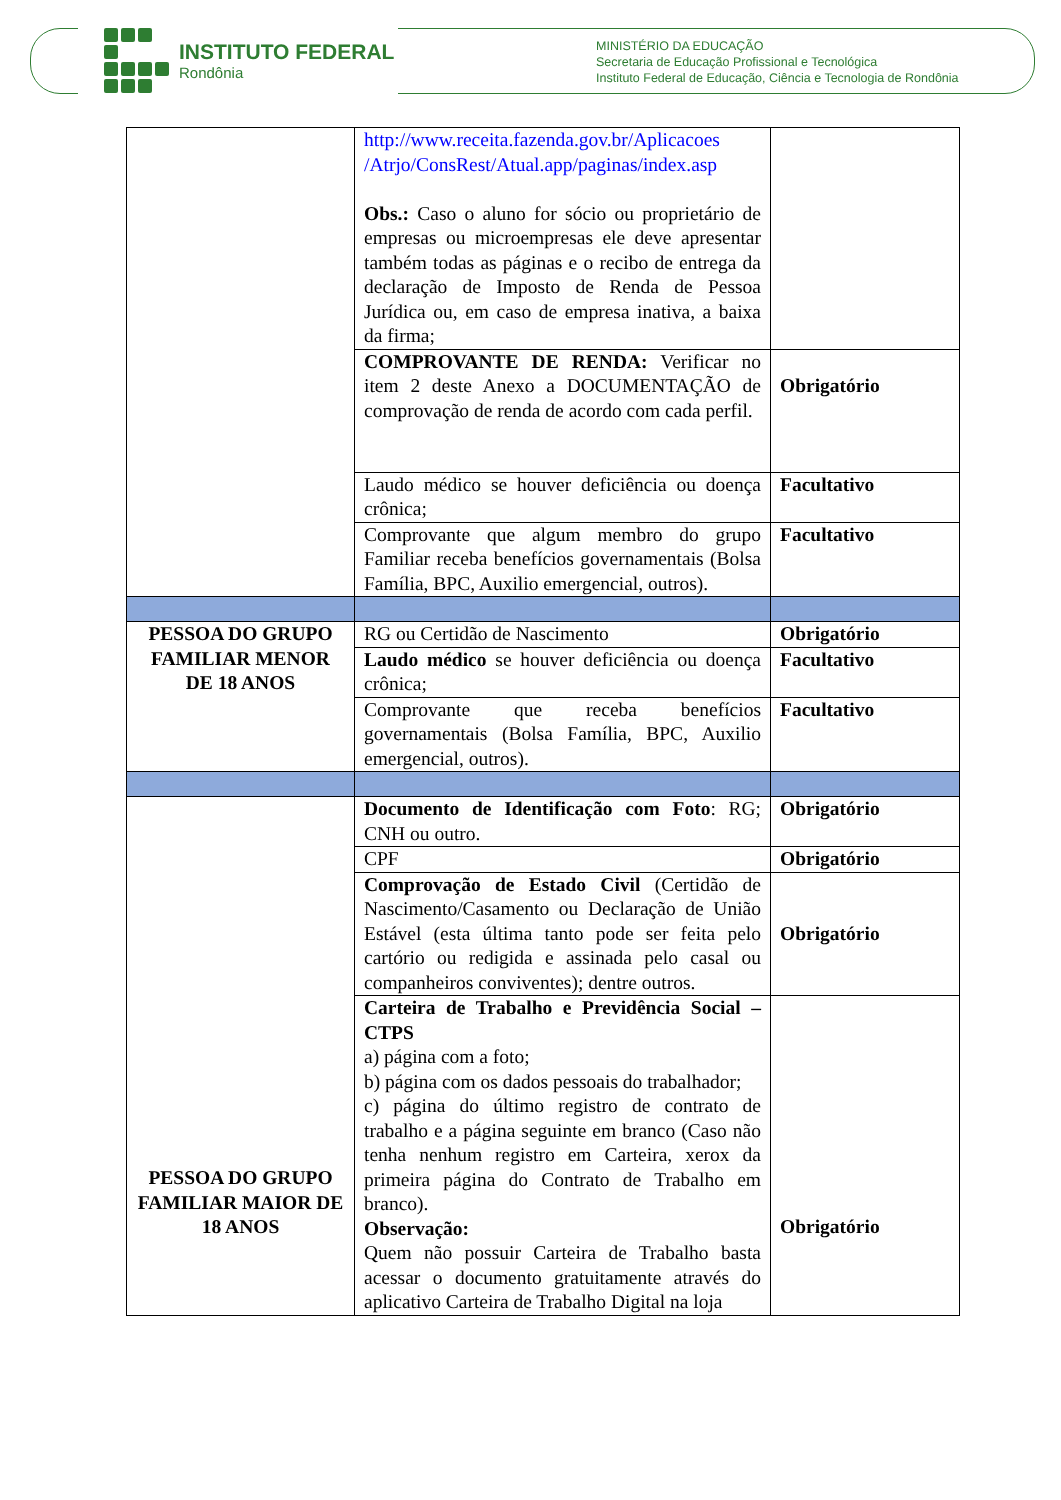INSTITUTO FEDERAL
Rondônia
MINISTÉRIO DA EDUCAÇÃO
Secretaria de Educação Profissional e Tecnológica
Instituto Federal de Educação, Ciência e Tecnologia de Rondônia
| | http://www.receita.fazenda.gov.br/Aplicacoes /Atrjo/ConsRest/Atual.app/paginas/index.asp Obs.: Caso o aluno for sócio ou proprietário de empresas ou microempresas ele deve apresentar também todas as páginas e o recibo de entrega da declaração de Imposto de Renda de Pessoa Jurídica ou, em caso de empresa inativa, a baixa da firma; | |
| | COMPROVANTE DE RENDA: Verificar no item 2 deste Anexo a DOCUMENTAÇÃO de comprovação de renda de acordo com cada perfil. | Obrigatório |
| | Laudo médico se houver deficiência ou doença crônica; | Facultativo |
| | Comprovante que algum membro do grupo Familiar receba benefícios governamentais (Bolsa Família, BPC, Auxilio emergencial, outros). | Facultativo |
| PESSOA DO GRUPO FAMILIAR MENOR DE 18 ANOS | RG ou Certidão de Nascimento | Obrigatório |
| | Laudo médico se houver deficiência ou doença crônica; | Facultativo |
| | Comprovante que receba benefícios governamentais (Bolsa Família, BPC, Auxilio emergencial, outros). | Facultativo |
| PESSOA DO GRUPO FAMILIAR MAIOR DE 18 ANOS | Documento de Identificação com Foto : RG; CNH ou outro. | Obrigatório |
| | CPF | Obrigatório |
| | Comprovação de Estado Civil (Certidão de Nascimento/Casamento ou Declaração de União Estável (esta última tanto pode ser feita pelo cartório ou redigida e assinada pelo casal ou companheiros conviventes); dentre outros. | Obrigatório |
| | Carteira de Trabalho e Previdência Social – CTPS a) página com a foto; b) página com os dados pessoais do trabalhador; c) página do último registro de contrato de trabalho e a página seguinte em branco (Caso não tenha nenhum registro em Carteira, xerox da primeira página do Contrato de Trabalho em branco). Observação: Quem não possuir Carteira de Trabalho basta acessar o documento gratuitamente através do aplicativo Carteira de Trabalho Digital na loja | Obrigatório |